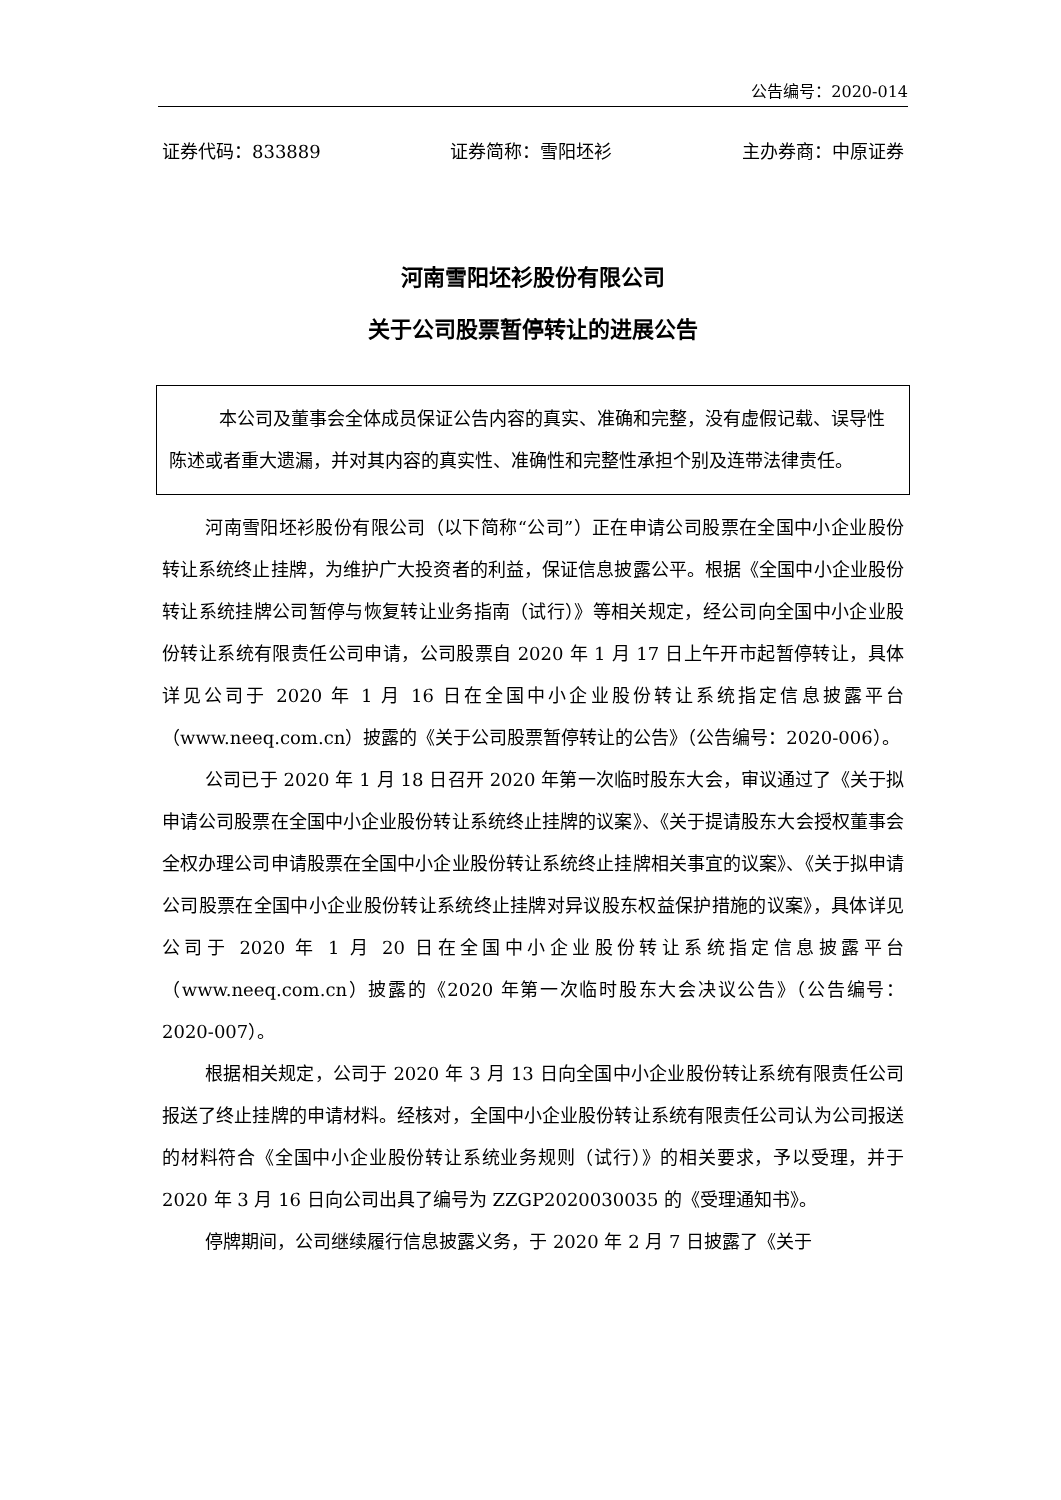公告编号：2020-014
证券代码：833889 证券简称：雪阳坯衫 主办券商：中原证券
河南雪阳坯衫股份有限公司
关于公司股票暂停转让的进展公告
本公司及董事会全体成员保证公告内容的真实、准确和完整，没有虚假记载、误导性陈述或者重大遗漏，并对其内容的真实性、准确性和完整性承担个别及连带法律责任。
河南雪阳坯衫股份有限公司（以下简称“公司”）正在申请公司股票在全国中小企业股份转让系统终止挂牌，为维护广大投资者的利益，保证信息披露公平。根据《全国中小企业股份转让系统挂牌公司暂停与恢复转让业务指南（试行）》等相关规定，经公司向全国中小企业股份转让系统有限责任公司申请，公司股票自 2020 年 1 月 17 日上午开市起暂停转让，具体详见公司于 2020 年 1 月 16 日在全国中小企业股份转让系统指定信息披露平台（www.neeq.com.cn）披露的《关于公司股票暂停转让的公告》（公告编号：2020-006）。
公司已于 2020 年 1 月 18 日召开 2020 年第一次临时股东大会，审议通过了《关于拟申请公司股票在全国中小企业股份转让系统终止挂牌的议案》、《关于提请股东大会授权董事会全权办理公司申请股票在全国中小企业股份转让系统终止挂牌相关事宜的议案》、《关于拟申请公司股票在全国中小企业股份转让系统终止挂牌对异议股东权益保护措施的议案》，具体详见公司于 2020 年 1 月 20 日在全国中小企业股份转让系统指定信息披露平台（www.neeq.com.cn）披露的《2020 年第一次临时股东大会决议公告》（公告编号：2020-007）。
根据相关规定，公司于 2020 年 3 月 13 日向全国中小企业股份转让系统有限责任公司报送了终止挂牌的申请材料。经核对，全国中小企业股份转让系统有限责任公司认为公司报送的材料符合《全国中小企业股份转让系统业务规则（试行）》的相关要求，予以受理，并于 2020 年 3 月 16 日向公司出具了编号为 ZZGP2020030035 的《受理通知书》。
停牌期间，公司继续履行信息披露义务，于 2020 年 2 月 7 日披露了《关于